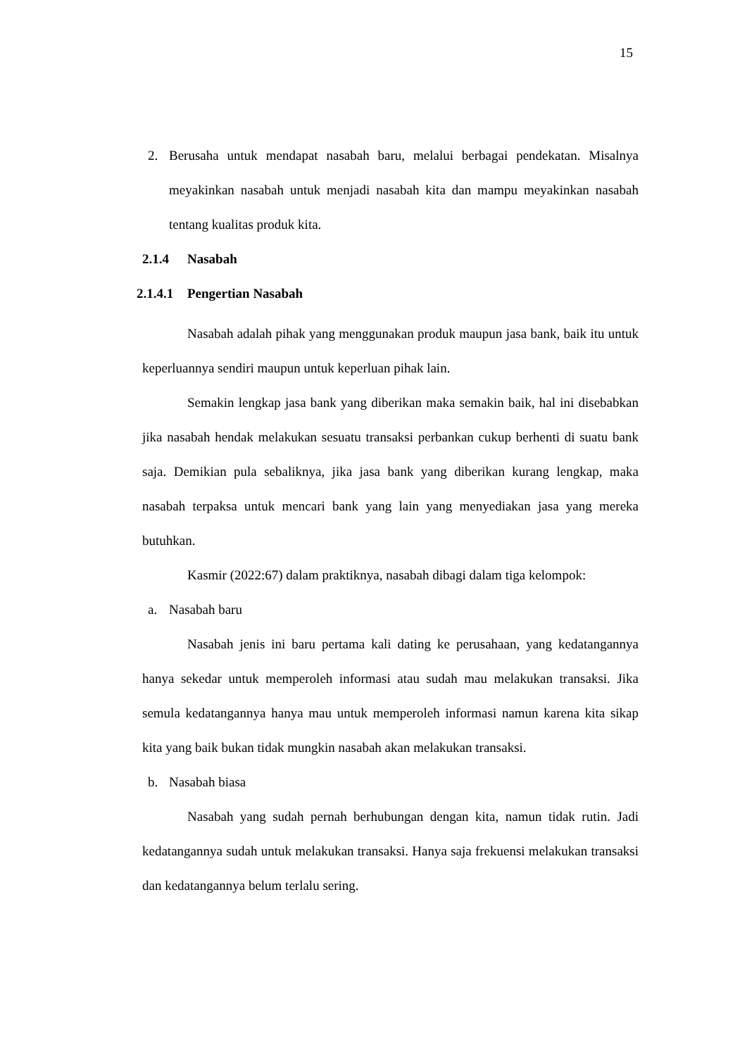15
2. Berusaha untuk mendapat nasabah baru, melalui berbagai pendekatan. Misalnya meyakinkan nasabah untuk menjadi nasabah kita dan mampu meyakinkan nasabah tentang kualitas produk kita.
2.1.4 Nasabah
2.1.4.1 Pengertian Nasabah
Nasabah adalah pihak yang menggunakan produk maupun jasa bank, baik itu untuk keperluannya sendiri maupun untuk keperluan pihak lain.
Semakin lengkap jasa bank yang diberikan maka semakin baik, hal ini disebabkan jika nasabah hendak melakukan sesuatu transaksi perbankan cukup berhenti di suatu bank saja. Demikian pula sebaliknya, jika jasa bank yang diberikan kurang lengkap, maka nasabah terpaksa untuk mencari bank yang lain yang menyediakan jasa yang mereka butuhkan.
Kasmir (2022:67) dalam praktiknya, nasabah dibagi dalam tiga kelompok:
a. Nasabah baru
Nasabah jenis ini baru pertama kali dating ke perusahaan, yang kedatangannya hanya sekedar untuk memperoleh informasi atau sudah mau melakukan transaksi. Jika semula kedatangannya hanya mau untuk memperoleh informasi namun karena kita sikap kita yang baik bukan tidak mungkin nasabah akan melakukan transaksi.
b. Nasabah biasa
Nasabah yang sudah pernah berhubungan dengan kita, namun tidak rutin. Jadi kedatangannya sudah untuk melakukan transaksi. Hanya saja frekuensi melakukan transaksi dan kedatangannya belum terlalu sering.